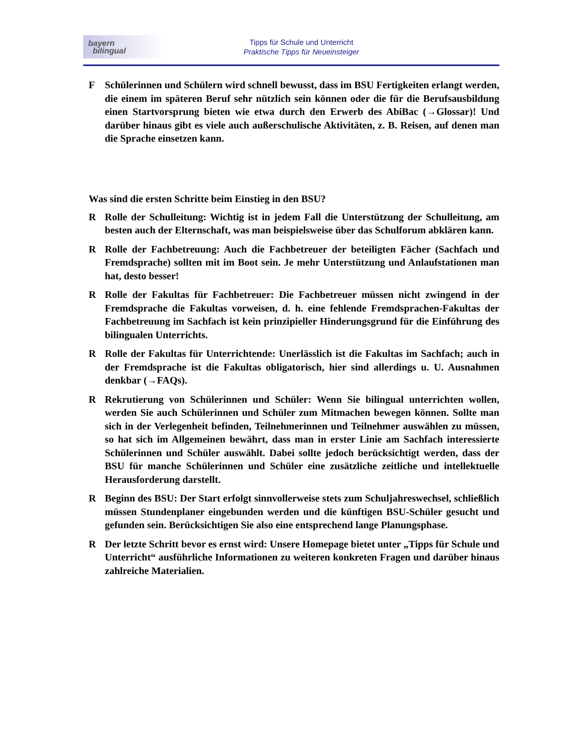bayern
bilingual
Tipps für Schule und Unterricht
Praktische Tipps für Neueinsteiger
F Schülerinnen und Schülern wird schnell bewusst, dass im BSU Fertigkeiten erlangt werden, die einem im späteren Beruf sehr nützlich sein können oder die für die Berufsausbildung einen Startvorsprung bieten wie etwa durch den Erwerb des AbiBac (→Glossar)! Und darüber hinaus gibt es viele auch außerschulische Aktivitäten, z. B. Reisen, auf denen man die Sprache einsetzen kann.
Was sind die ersten Schritte beim Einstieg in den BSU?
R Rolle der Schulleitung: Wichtig ist in jedem Fall die Unterstützung der Schulleitung, am besten auch der Elternschaft, was man beispielsweise über das Schulforum abklären kann.
R Rolle der Fachbetreuung: Auch die Fachbetreuer der beteiligten Fächer (Sachfach und Fremdsprache) sollten mit im Boot sein. Je mehr Unterstützung und Anlaufstationen man hat, desto besser!
R Rolle der Fakultas für Fachbetreuer: Die Fachbetreuer müssen nicht zwingend in der Fremdsprache die Fakultas vorweisen, d. h. eine fehlende Fremdsprachen-Fakultas der Fachbetreuung im Sachfach ist kein prinzipieller Hinderungsgrund für die Einführung des bilingualen Unterrichts.
R Rolle der Fakultas für Unterrichtende: Unerlässlich ist die Fakultas im Sachfach; auch in der Fremdsprache ist die Fakultas obligatorisch, hier sind allerdings u. U. Ausnahmen denkbar (→FAQs).
R Rekrutierung von Schülerinnen und Schüler: Wenn Sie bilingual unterrichten wollen, werden Sie auch Schülerinnen und Schüler zum Mitmachen bewegen können. Sollte man sich in der Verlegenheit befinden, Teilnehmerinnen und Teilnehmer auswählen zu müssen, so hat sich im Allgemeinen bewährt, dass man in erster Linie am Sachfach interessierte Schülerinnen und Schüler auswählt. Dabei sollte jedoch berücksichtigt werden, dass der BSU für manche Schülerinnen und Schüler eine zusätzliche zeitliche und intellektuelle Herausforderung darstellt.
R Beginn des BSU: Der Start erfolgt sinnvollerweise stets zum Schuljahreswechsel, schließlich müssen Stundenplaner eingebunden werden und die künftigen BSU-Schüler gesucht und gefunden sein. Berücksichtigen Sie also eine entsprechend lange Planungsphase.
R Der letzte Schritt bevor es ernst wird: Unsere Homepage bietet unter „Tipps für Schule und Unterricht“ ausführliche Informationen zu weiteren konkreten Fragen und darüber hinaus zahlreiche Materialien.